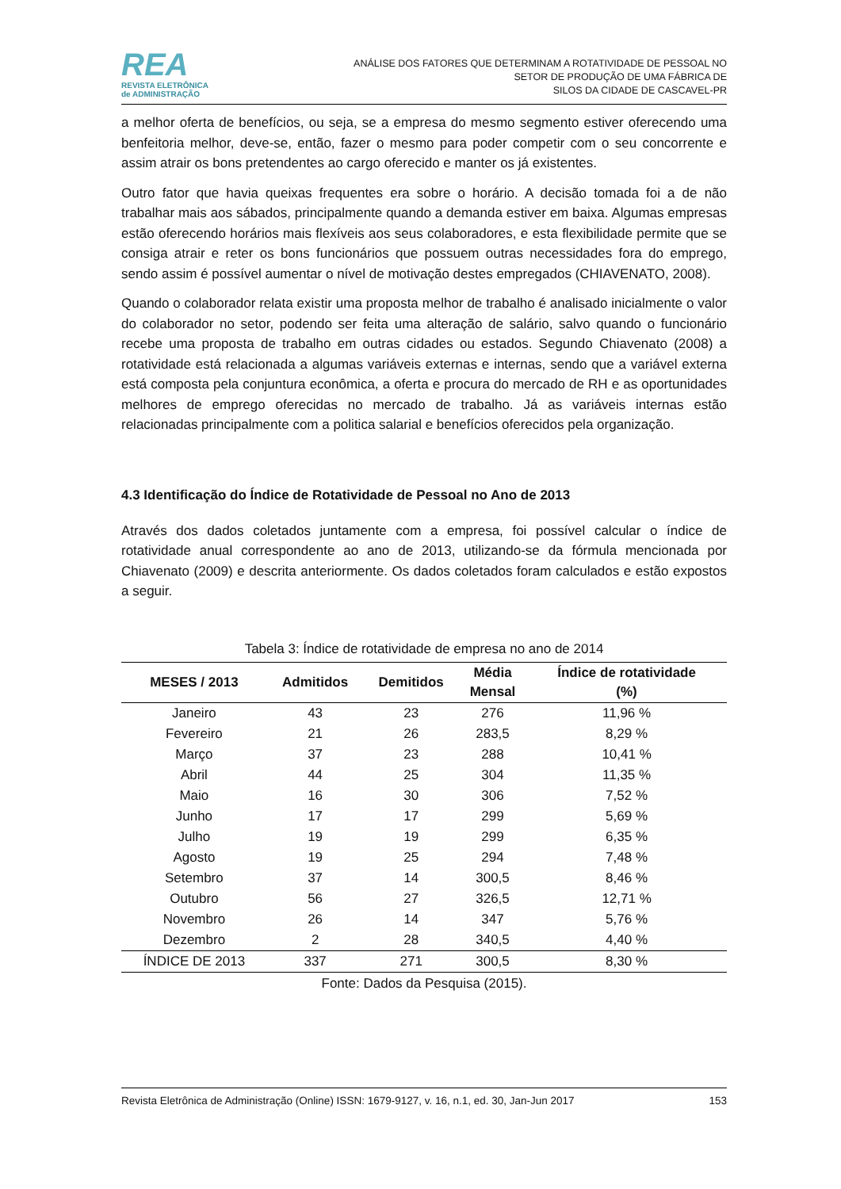REA
REVISTA ELETRÔNICA
de ADMINISTRAÇÃO
ANÁLISE DOS FATORES QUE DETERMINAM A ROTATIVIDADE DE PESSOAL NO
SETOR DE PRODUÇÃO DE UMA FÁBRICA DE
SILOS DA CIDADE DE CASCAVEL-PR
a melhor oferta de benefícios, ou seja, se a empresa do mesmo segmento estiver oferecendo uma benfeitoria melhor, deve-se, então, fazer o mesmo para poder competir com o seu concorrente e assim atrair os bons pretendentes ao cargo oferecido e manter os já existentes.
Outro fator que havia queixas frequentes era sobre o horário. A decisão tomada foi a de não trabalhar mais aos sábados, principalmente quando a demanda estiver em baixa. Algumas empresas estão oferecendo horários mais flexíveis aos seus colaboradores, e esta flexibilidade permite que se consiga atrair e reter os bons funcionários que possuem outras necessidades fora do emprego, sendo assim é possível aumentar o nível de motivação destes empregados (CHIAVENATO, 2008).
Quando o colaborador relata existir uma proposta melhor de trabalho é analisado inicialmente o valor do colaborador no setor, podendo ser feita uma alteração de salário, salvo quando o funcionário recebe uma proposta de trabalho em outras cidades ou estados. Segundo Chiavenato (2008) a rotatividade está relacionada a algumas variáveis externas e internas, sendo que a variável externa está composta pela conjuntura econômica, a oferta e procura do mercado de RH e as oportunidades melhores de emprego oferecidas no mercado de trabalho. Já as variáveis internas estão relacionadas principalmente com a politica salarial e benefícios oferecidos pela organização.
4.3 Identificação do Índice de Rotatividade de Pessoal no Ano de 2013
Através dos dados coletados juntamente com a empresa, foi possível calcular o índice de rotatividade anual correspondente ao ano de 2013, utilizando-se da fórmula mencionada por Chiavenato (2009) e descrita anteriormente. Os dados coletados foram calculados e estão expostos a seguir.
Tabela 3: Índice de rotatividade de empresa no ano de 2014
| MESES / 2013 | Admitidos | Demitidos | Média Mensal | Índice de rotatividade (%) |
| --- | --- | --- | --- | --- |
| Janeiro | 43 | 23 | 276 | 11,96 % |
| Fevereiro | 21 | 26 | 283,5 | 8,29 % |
| Março | 37 | 23 | 288 | 10,41 % |
| Abril | 44 | 25 | 304 | 11,35 % |
| Maio | 16 | 30 | 306 | 7,52 % |
| Junho | 17 | 17 | 299 | 5,69 % |
| Julho | 19 | 19 | 299 | 6,35 % |
| Agosto | 19 | 25 | 294 | 7,48 % |
| Setembro | 37 | 14 | 300,5 | 8,46 % |
| Outubro | 56 | 27 | 326,5 | 12,71 % |
| Novembro | 26 | 14 | 347 | 5,76 % |
| Dezembro | 2 | 28 | 340,5 | 4,40 % |
| ÍNDICE DE 2013 | 337 | 271 | 300,5 | 8,30 % |
Fonte: Dados da Pesquisa (2015).
Revista Eletrônica de Administração (Online) ISSN: 1679-9127, v. 16, n.1, ed. 30, Jan-Jun 2017 153